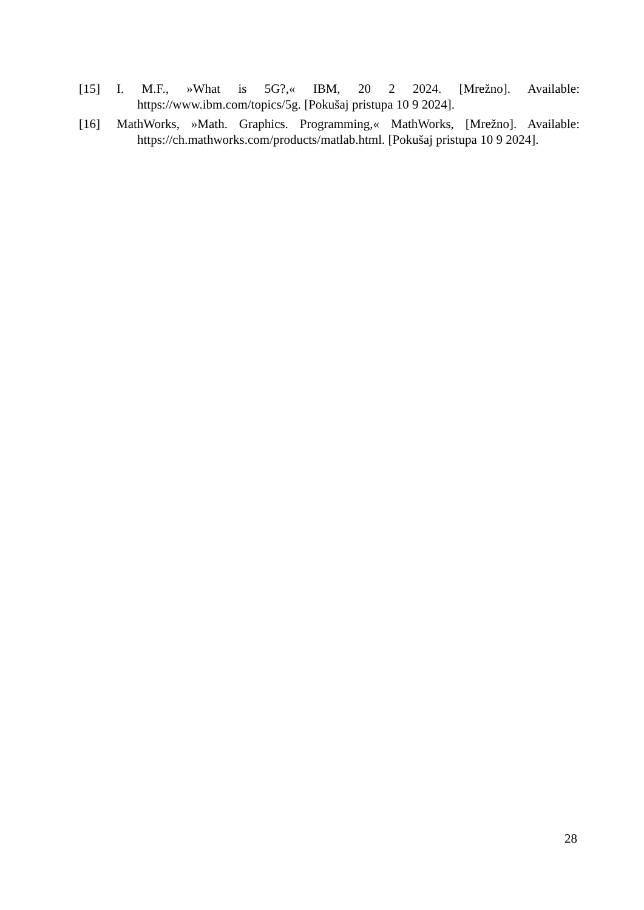[15] I. M.F., »What is 5G?,« IBM, 20 2 2024. [Mrežno]. Available:
https://www.ibm.com/topics/5g. [Pokušaj pristupa 10 9 2024].
[16] MathWorks, »Math. Graphics. Programming,« MathWorks, [Mrežno]. Available:
https://ch.mathworks.com/products/matlab.html. [Pokušaj pristupa 10 9 2024].
28